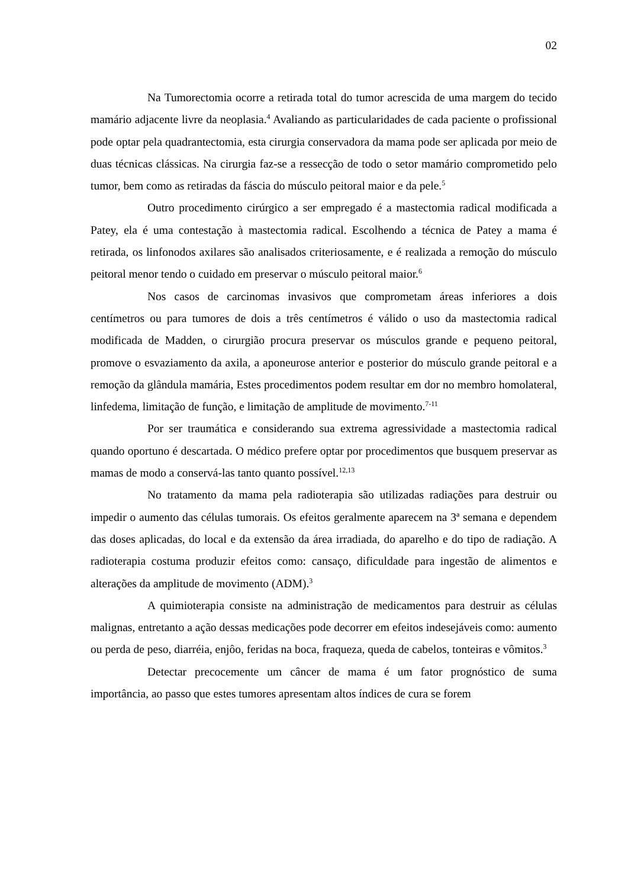02
Na Tumorectomia ocorre a retirada total do tumor acrescida de uma margem do tecido mamário adjacente livre da neoplasia.<sup>4</sup> Avaliando as particularidades de cada paciente o profissional pode optar pela quadrantectomia, esta cirurgia conservadora da mama pode ser aplicada por meio de duas técnicas clássicas. Na cirurgia faz-se a ressecção de todo o setor mamário comprometido pelo tumor, bem como as retiradas da fáscia do músculo peitoral maior e da pele.<sup>5</sup>
Outro procedimento cirúrgico a ser empregado é a mastectomia radical modificada a Patey, ela é uma contestação à mastectomia radical. Escolhendo a técnica de Patey a mama é retirada, os linfonodos axilares são analisados criteriosamente, e é realizada a remoção do músculo peitoral menor tendo o cuidado em preservar o músculo peitoral maior.<sup>6</sup>
Nos casos de carcinomas invasivos que comprometam áreas inferiores a dois centímetros ou para tumores de dois a três centímetros é válido o uso da mastectomia radical modificada de Madden, o cirurgião procura preservar os músculos grande e pequeno peitoral, promove o esvaziamento da axila, a aponeurose anterior e posterior do músculo grande peitoral e a remoção da glândula mamária, Estes procedimentos podem resultar em dor no membro homolateral, linfedema, limitação de função, e limitação de amplitude de movimento.<sup>7-11</sup>
Por ser traumática e considerando sua extrema agressividade a mastectomia radical quando oportuno é descartada. O médico prefere optar por procedimentos que busquem preservar as mamas de modo a conservá-las tanto quanto possível.<sup>12,13</sup>
No tratamento da mama pela radioterapia são utilizadas radiações para destruir ou impedir o aumento das células tumorais. Os efeitos geralmente aparecem na 3ª semana e dependem das doses aplicadas, do local e da extensão da área irradiada, do aparelho e do tipo de radiação. A radioterapia costuma produzir efeitos como: cansaço, dificuldade para ingestão de alimentos e alterações da amplitude de movimento (ADM).<sup>3</sup>
A quimioterapia consiste na administração de medicamentos para destruir as células malignas, entretanto a ação dessas medicações pode decorrer em efeitos indesejáveis como: aumento ou perda de peso, diarréia, enjôo, feridas na boca, fraqueza, queda de cabelos, tonteiras e vômitos.<sup>3</sup>
Detectar precocemente um câncer de mama é um fator prognóstico de suma importância, ao passo que estes tumores apresentam altos índices de cura se forem